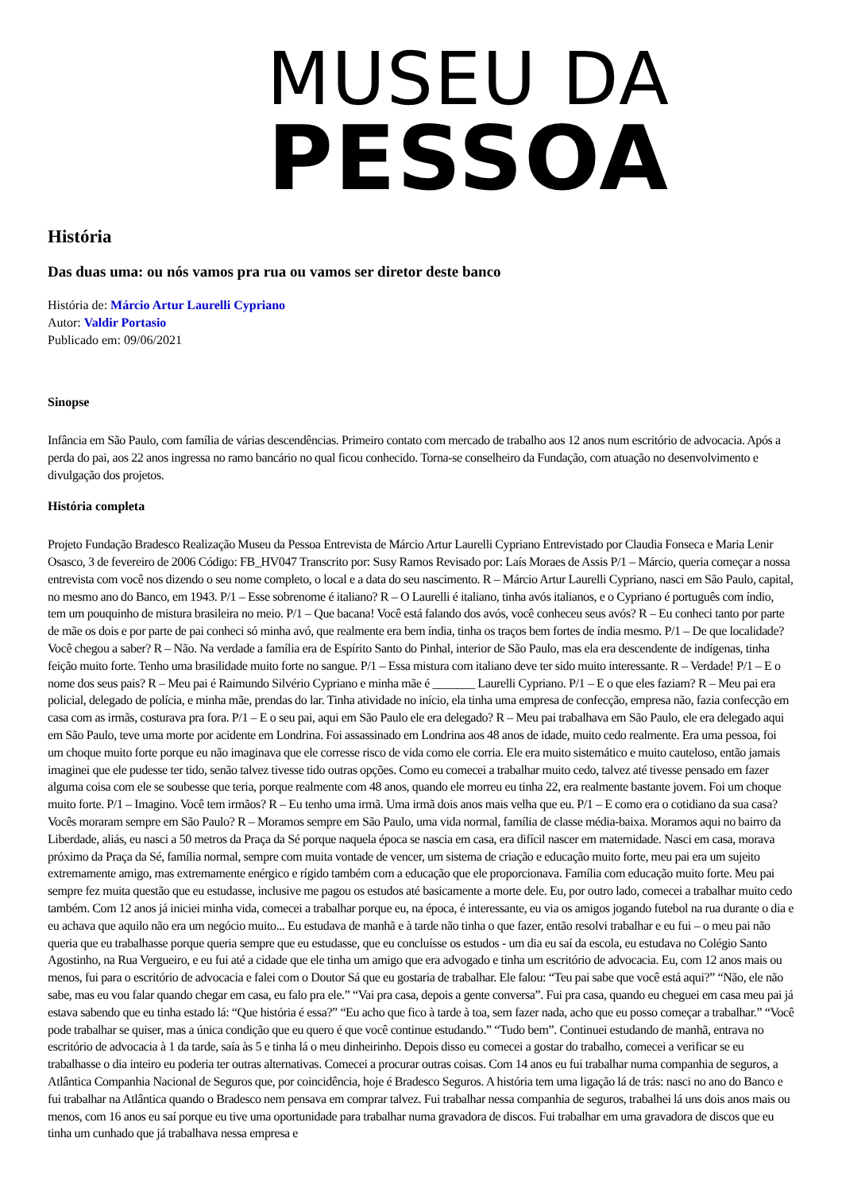MUSEU DA
PESSOA
História
Das duas uma: ou nós vamos pra rua ou vamos ser diretor deste banco
História de: Márcio Artur Laurelli Cypriano
Autor: Valdir Portasio
Publicado em: 09/06/2021
Sinopse
Infância em São Paulo, com família de várias descendências. Primeiro contato com mercado de trabalho aos 12 anos num escritório de advocacia. Após a perda do pai, aos 22 anos ingressa no ramo bancário no qual ficou conhecido. Torna-se conselheiro da Fundação, com atuação no desenvolvimento e divulgação dos projetos.
História completa
Projeto Fundação Bradesco Realização Museu da Pessoa Entrevista de Márcio Artur Laurelli Cypriano Entrevistado por Claudia Fonseca e Maria Lenir Osasco, 3 de fevereiro de 2006 Código: FB_HV047 Transcrito por: Susy Ramos Revisado por: Laís Moraes de Assis P/1 – Márcio, queria começar a nossa entrevista com você nos dizendo o seu nome completo, o local e a data do seu nascimento. R – Márcio Artur Laurelli Cypriano, nasci em São Paulo, capital, no mesmo ano do Banco, em 1943. P/1 – Esse sobrenome é italiano? R – O Laurelli é italiano, tinha avós italianos, e o Cypriano é português com índio, tem um pouquinho de mistura brasileira no meio. P/1 – Que bacana! Você está falando dos avós, você conheceu seus avós? R – Eu conheci tanto por parte de mãe os dois e por parte de pai conheci só minha avó, que realmente era bem índia, tinha os traços bem fortes de índia mesmo. P/1 – De que localidade? Você chegou a saber? R – Não. Na verdade a família era de Espírito Santo do Pinhal, interior de São Paulo, mas ela era descendente de indígenas, tinha feição muito forte. Tenho uma brasilidade muito forte no sangue. P/1 – Essa mistura com italiano deve ter sido muito interessante. R – Verdade! P/1 – E o nome dos seus pais? R – Meu pai é Raimundo Silvério Cypriano e minha mãe é _______ Laurelli Cypriano. P/1 – E o que eles faziam? R – Meu pai era policial, delegado de polícia, e minha mãe, prendas do lar. Tinha atividade no início, ela tinha uma empresa de confecção, empresa não, fazia confecção em casa com as irmãs, costurava pra fora. P/1 – E o seu pai, aqui em São Paulo ele era delegado? R – Meu pai trabalhava em São Paulo, ele era delegado aqui em São Paulo, teve uma morte por acidente em Londrina. Foi assassinado em Londrina aos 48 anos de idade, muito cedo realmente. Era uma pessoa, foi um choque muito forte porque eu não imaginava que ele corresse risco de vida como ele corria. Ele era muito sistemático e muito cauteloso, então jamais imaginei que ele pudesse ter tido, senão talvez tivesse tido outras opções. Como eu comecei a trabalhar muito cedo, talvez até tivesse pensado em fazer alguma coisa com ele se soubesse que teria, porque realmente com 48 anos, quando ele morreu eu tinha 22, era realmente bastante jovem. Foi um choque muito forte. P/1 – Imagino. Você tem irmãos? R – Eu tenho uma irmã. Uma irmã dois anos mais velha que eu. P/1 – E como era o cotidiano da sua casa? Vocês moraram sempre em São Paulo? R – Moramos sempre em São Paulo, uma vida normal, família de classe média-baixa. Moramos aqui no bairro da Liberdade, aliás, eu nasci a 50 metros da Praça da Sé porque naquela época se nascia em casa, era difícil nascer em maternidade. Nasci em casa, morava próximo da Praça da Sé, família normal, sempre com muita vontade de vencer, um sistema de criação e educação muito forte, meu pai era um sujeito extremamente amigo, mas extremamente enérgico e rígido também com a educação que ele proporcionava. Família com educação muito forte. Meu pai sempre fez muita questão que eu estudasse, inclusive me pagou os estudos até basicamente a morte dele. Eu, por outro lado, comecei a trabalhar muito cedo também. Com 12 anos já iniciei minha vida, comecei a trabalhar porque eu, na época, é interessante, eu via os amigos jogando futebol na rua durante o dia e eu achava que aquilo não era um negócio muito... Eu estudava de manhã e à tarde não tinha o que fazer, então resolvi trabalhar e eu fui – o meu pai não queria que eu trabalhasse porque queria sempre que eu estudasse, que eu concluísse os estudos - um dia eu saí da escola, eu estudava no Colégio Santo Agostinho, na Rua Vergueiro, e eu fui até a cidade que ele tinha um amigo que era advogado e tinha um escritório de advocacia. Eu, com 12 anos mais ou menos, fui para o escritório de advocacia e falei com o Doutor Sá que eu gostaria de trabalhar. Ele falou: “Teu pai sabe que você está aqui?” “Não, ele não sabe, mas eu vou falar quando chegar em casa, eu falo pra ele.” “Vai pra casa, depois a gente conversa”. Fui pra casa, quando eu cheguei em casa meu pai já estava sabendo que eu tinha estado lá: “Que história é essa?” “Eu acho que fico à tarde à toa, sem fazer nada, acho que eu posso começar a trabalhar.” “Você pode trabalhar se quiser, mas a única condição que eu quero é que você continue estudando.” “Tudo bem”. Continuei estudando de manhã, entrava no escritório de advocacia à 1 da tarde, saía às 5 e tinha lá o meu dinheirinho. Depois disso eu comecei a gostar do trabalho, comecei a verificar se eu trabalhasse o dia inteiro eu poderia ter outras alternativas. Comecei a procurar outras coisas. Com 14 anos eu fui trabalhar numa companhia de seguros, a Atlântica Companhia Nacional de Seguros que, por coincidência, hoje é Bradesco Seguros. A história tem uma ligação lá de trás: nasci no ano do Banco e fui trabalhar na Atlântica quando o Bradesco nem pensava em comprar talvez. Fui trabalhar nessa companhia de seguros, trabalhei lá uns dois anos mais ou menos, com 16 anos eu saí porque eu tive uma oportunidade para trabalhar numa gravadora de discos. Fui trabalhar em uma gravadora de discos que eu tinha um cunhado que já trabalhava nessa empresa e